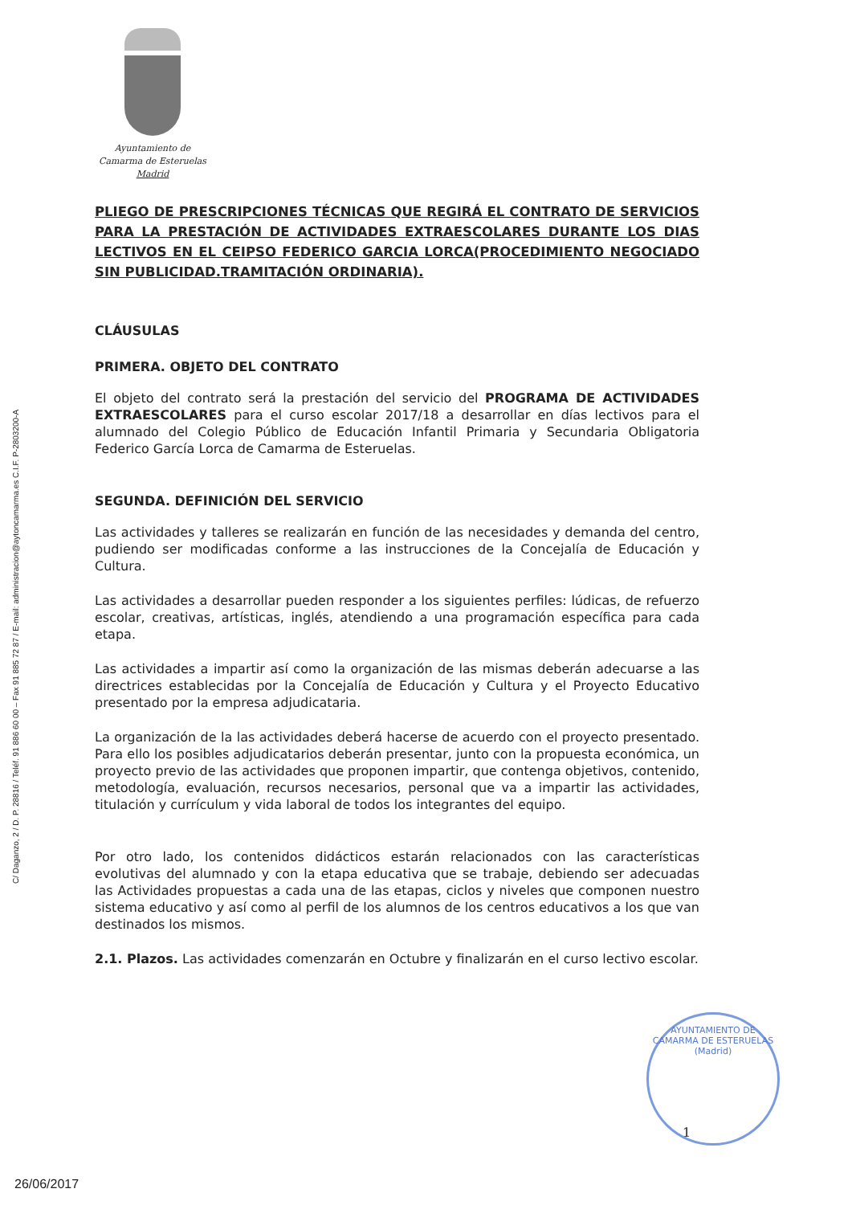C/ Daganzo, 2 / D. P. 28816 / Teléf. 91 886 60 00 – Fax 91 885 72 87 / E-mail: administracion@aytoncamarma.es C.I.F. P-2803200-A
Ayuntamiento de
Camarma de Esteruelas
Madrid
PLIEGO DE PRESCRIPCIONES TÉCNICAS QUE REGIRÁ EL CONTRATO DE SERVICIOS PARA LA PRESTACIÓN DE ACTIVIDADES EXTRAESCOLARES DURANTE LOS DIAS LECTIVOS EN EL CEIPSO FEDERICO GARCIA LORCA(PROCEDIMIENTO NEGOCIADO SIN PUBLICIDAD.TRAMITACIÓN ORDINARIA).
CLÁUSULAS
PRIMERA. OBJETO DEL CONTRATO
El objeto del contrato será la prestación del servicio del PROGRAMA DE ACTIVIDADES EXTRAESCOLARES para el curso escolar 2017/18 a desarrollar en días lectivos para el alumnado del Colegio Público de Educación Infantil Primaria y Secundaria Obligatoria Federico García Lorca de Camarma de Esteruelas.
SEGUNDA. DEFINICIÓN DEL SERVICIO
Las actividades y talleres se realizarán en función de las necesidades y demanda del centro, pudiendo ser modificadas conforme a las instrucciones de la Concejalía de Educación y Cultura.
Las actividades a desarrollar pueden responder a los siguientes perfiles: lúdicas, de refuerzo escolar, creativas, artísticas, inglés, atendiendo a una programación específica para cada etapa.
Las actividades a impartir así como la organización de las mismas deberán adecuarse a las directrices establecidas por la Concejalía de Educación y Cultura y el Proyecto Educativo presentado por la empresa adjudicataria.
La organización de la las actividades deberá hacerse de acuerdo con el proyecto presentado. Para ello los posibles adjudicatarios deberán presentar, junto con la propuesta económica, un proyecto previo de las actividades que proponen impartir, que contenga objetivos, contenido, metodología, evaluación, recursos necesarios, personal que va a impartir las actividades, titulación y currículum y vida laboral de todos los integrantes del equipo.
Por otro lado, los contenidos didácticos estarán relacionados con las características evolutivas del alumnado y con la etapa educativa que se trabaje, debiendo ser adecuadas las Actividades propuestas a cada una de las etapas, ciclos y niveles que componen nuestro sistema educativo y así como al perfil de los alumnos de los centros educativos a los que van destinados los mismos.
2.1. Plazos. Las actividades comenzarán en Octubre y finalizarán en el curso lectivo escolar.
AYUNTAMIENTO DE CAMARMA DE ESTERUELAS
(Madrid)
1
26/06/2017